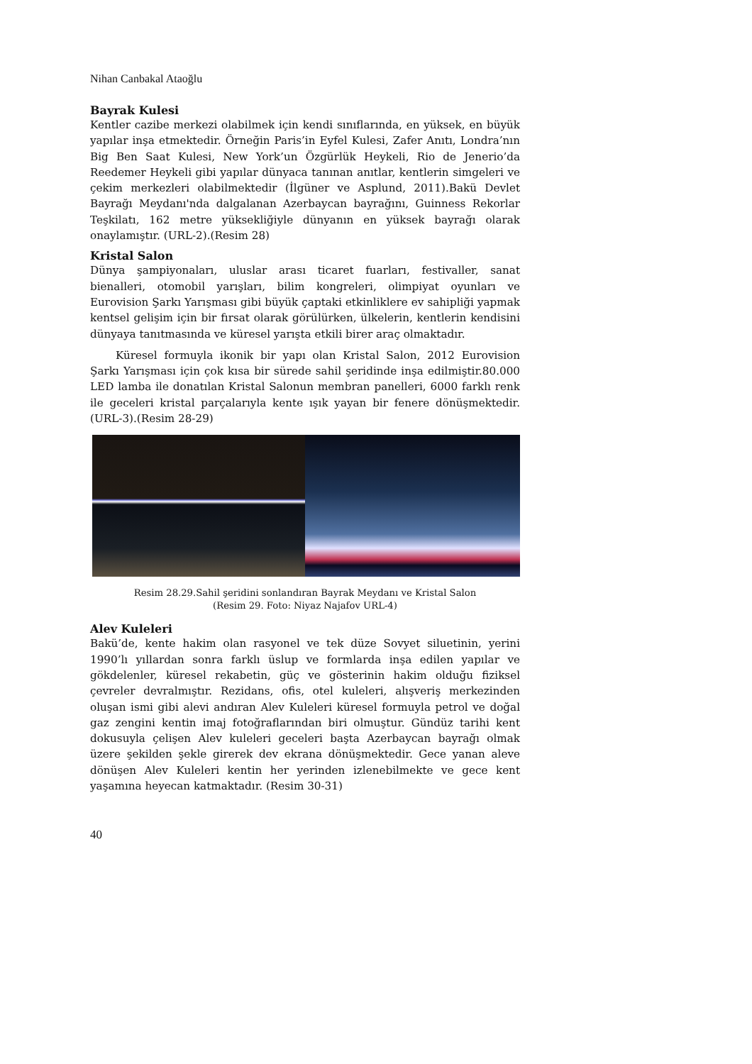Nihan Canbakal Ataoğlu
Bayrak Kulesi
Kentler cazibe merkezi olabilmek için kendi sınıflarında, en yüksek, en büyük yapılar inşa etmektedir. Örneğin Paris’in Eyfel Kulesi, Zafer Anıtı, Londra’nın Big Ben Saat Kulesi, New York’un Özgürlük Heykeli, Rio de Jenerio’da Reedemer Heykeli gibi yapılar dünyaca tanınan anıtlar, kentlerin simgeleri ve çekim merkezleri olabilmektedir (İlgüner ve Asplund, 2011).Bakü Devlet Bayrağı Meydanı'nda dalgalanan Azerbaycan bayrağını, Guinness Rekorlar Teşkilatı, 162 metre yüksekliğiyle dünyanın en yüksek bayrağı olarak onaylamıştır. (URL-2).(Resim 28)
Kristal Salon
Dünya şampiyonaları, uluslar arası ticaret fuarları, festivaller, sanat bienalleri, otomobil yarışları, bilim kongreleri, olimpiyat oyunları ve Eurovision Şarkı Yarışması gibi büyük çaptaki etkinliklere ev sahipliği yapmak kentsel gelişim için bir fırsat olarak görülürken, ülkelerin, kentlerin kendisini dünyaya tanıtmasında ve küresel yarışta etkili birer araç olmaktadır.
Küresel formuyla ikonik bir yapı olan Kristal Salon, 2012 Eurovision Şarkı Yarışması için çok kısa bir sürede sahil şeridinde inşa edilmiştir.80.000 LED lamba ile donatılan Kristal Salonun membran panelleri, 6000 farklı renk ile geceleri kristal parçalarıyla kente ışık yayan bir fenere dönüşmektedir. (URL-3).(Resim 28-29)
Resim 28.29.Sahil şeridini sonlandıran Bayrak Meydanı ve Kristal Salon
(Resim 29. Foto: Niyaz Najafov URL-4)
Alev Kuleleri
Bakü’de, kente hakim olan rasyonel ve tek düze Sovyet siluetinin, yerini 1990’lı yıllardan sonra farklı üslup ve formlarda inşa edilen yapılar ve gökdelenler, küresel rekabetin, güç ve gösterinin hakim olduğu fiziksel çevreler devralmıştır. Rezidans, ofis, otel kuleleri, alışveriş merkezinden oluşan ismi gibi alevi andıran Alev Kuleleri küresel formuyla petrol ve doğal gaz zengini kentin imaj fotoğraflarından biri olmuştur. Gündüz tarihi kent dokusuyla çelişen Alev kuleleri geceleri başta Azerbaycan bayrağı olmak üzere şekilden şekle girerek dev ekrana dönüşmektedir. Gece yanan aleve dönüşen Alev Kuleleri kentin her yerinden izlenebilmekte ve gece kent yaşamına heyecan katmaktadır. (Resim 30-31)
40